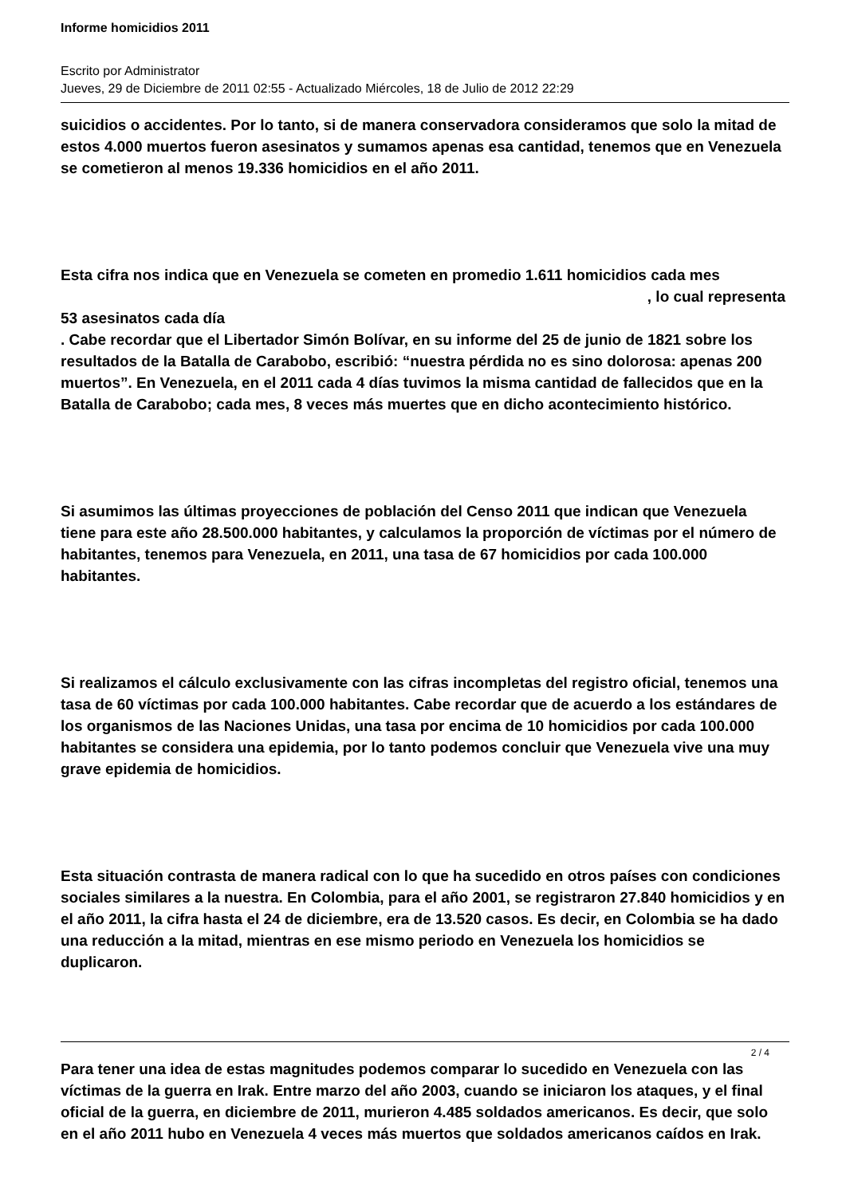Informe homicidios 2011
Escrito por Administrator
Jueves, 29 de Diciembre de 2011 02:55 - Actualizado Miércoles, 18 de Julio de 2012 22:29
suicidios o accidentes. Por lo tanto, si de manera conservadora consideramos que solo la mitad de estos 4.000 muertos fueron asesinatos y sumamos apenas esa cantidad, tenemos que en Venezuela se cometieron al menos 19.336 homicidios en el año 2011.
Esta cifra nos indica que en Venezuela se cometen en promedio 1.611 homicidios cada mes , lo cual representa
53 asesinatos cada día
. Cabe recordar que el Libertador Simón Bolívar, en su informe del 25 de junio de 1821 sobre los resultados de la Batalla de Carabobo, escribió: “nuestra pérdida no es sino dolorosa: apenas 200 muertos”. En Venezuela, en el 2011 cada 4 días tuvimos la misma cantidad de fallecidos que en la Batalla de Carabobo; cada mes, 8 veces más muertes que en dicho acontecimiento histórico.
Si asumimos las últimas proyecciones de población del Censo 2011 que indican que Venezuela tiene para este año 28.500.000 habitantes, y calculamos la proporción de víctimas por el número de habitantes, tenemos para Venezuela, en 2011, una tasa de 67 homicidios por cada 100.000 habitantes.
Si realizamos el cálculo exclusivamente con las cifras incompletas del registro oficial, tenemos una tasa de 60 víctimas por cada 100.000 habitantes. Cabe recordar que de acuerdo a los estándares de los organismos de las Naciones Unidas, una tasa por encima de 10 homicidios por cada 100.000 habitantes se considera una epidemia, por lo tanto podemos concluir que Venezuela vive una muy grave epidemia de homicidios.
Esta situación contrasta de manera radical con lo que ha sucedido en otros países con condiciones sociales similares a la nuestra. En Colombia, para el año 2001, se registraron 27.840 homicidios y en el año 2011, la cifra hasta el 24 de diciembre, era de 13.520 casos. Es decir, en Colombia se ha dado una reducción a la mitad, mientras en ese mismo periodo en Venezuela los homicidios se duplicaron.
Para tener una idea de estas magnitudes podemos comparar lo sucedido en Venezuela con las víctimas de la guerra en Irak. Entre marzo del año 2003, cuando se iniciaron los ataques, y el final oficial de la guerra, en diciembre de 2011, murieron 4.485 soldados americanos. Es decir, que solo en el año 2011 hubo en Venezuela 4 veces más muertos que soldados americanos caídos en Irak.
2 / 4